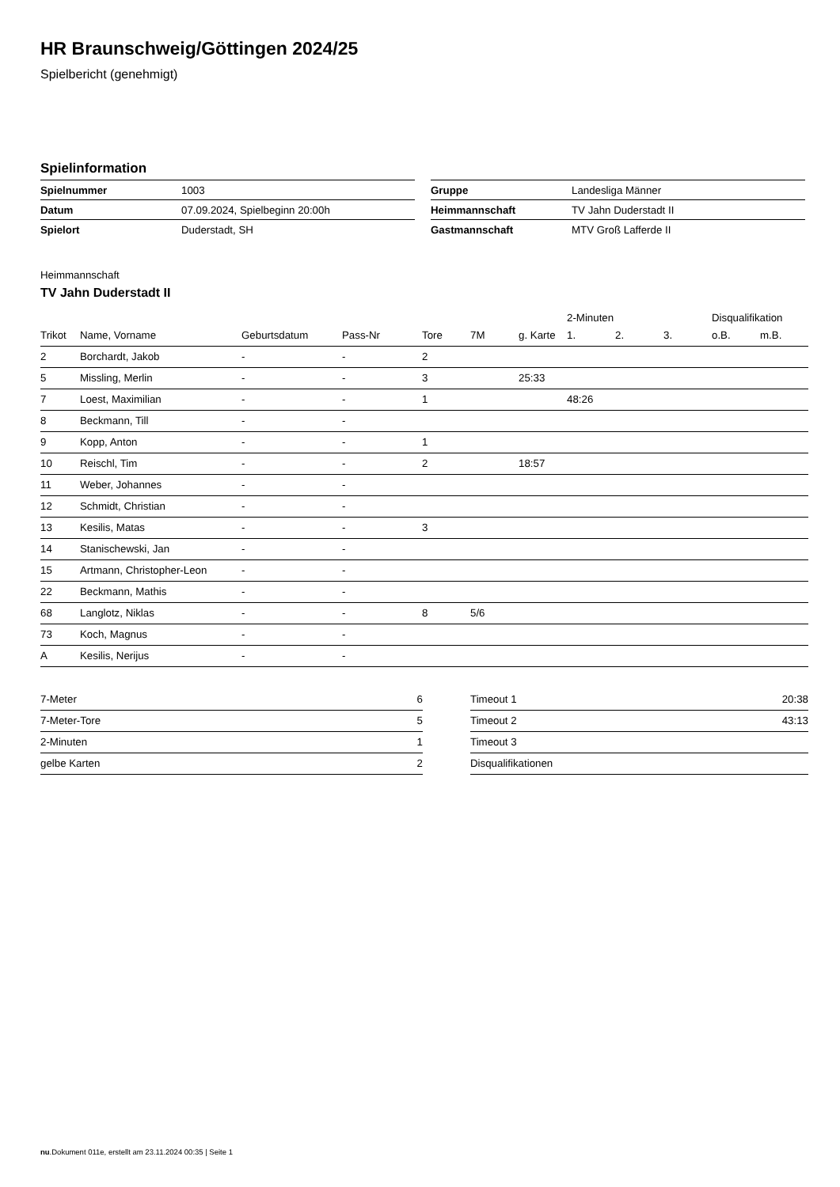HR Braunschweig/Göttingen 2024/25
Spielbericht (genehmigt)
Spielinformation
| Spielnummer | 1003 |
| Datum | 07.09.2024, Spielbeginn 20:00h |
| Spielort | Duderstadt, SH |
| Gruppe | Landesliga Männer |
| Heimmannschaft | TV Jahn Duderstadt II |
| Gastmannschaft | MTV Groß Lafferde II |
Heimmannschaft
TV Jahn Duderstadt II
| | | | | | | | 2-Minuten | | | Disqualifikation | |
| --- | --- | --- | --- | --- | --- | --- | --- | --- | --- | --- | --- |
| Trikot | Name, Vorname | Geburtsdatum | Pass-Nr | Tore | 7M | g. Karte | 1. | 2. | 3. | o.B. | m.B. |
| 2 | Borchardt, Jakob | - | - | 2 | | | | | | | |
| 5 | Missling, Merlin | - | - | 3 | | 25:33 | | | | | |
| 7 | Loest, Maximilian | - | - | 1 | | | 48:26 | | | | |
| 8 | Beckmann, Till | - | - | | | | | | | | |
| 9 | Kopp, Anton | - | - | 1 | | | | | | | |
| 10 | Reischl, Tim | - | - | 2 | | 18:57 | | | | | |
| 11 | Weber, Johannes | - | - | | | | | | | | |
| 12 | Schmidt, Christian | - | - | | | | | | | | |
| 13 | Kesilis, Matas | - | - | 3 | | | | | | | |
| 14 | Stanischewski, Jan | - | - | | | | | | | | |
| 15 | Artmann, Christopher-Leon | - | - | | | | | | | | |
| 22 | Beckmann, Mathis | - | - | | | | | | | | |
| 68 | Langlotz, Niklas | - | - | 8 | 5/6 | | | | | | |
| 73 | Koch, Magnus | - | - | | | | | | | | |
| A | Kesilis, Nerijus | - | - | | | | | | | | |
| 7-Meter | 6 |
| 7-Meter-Tore | 5 |
| 2-Minuten | 1 |
| gelbe Karten | 2 |
| Timeout 1 | 20:38 |
| Timeout 2 | 43:13 |
| Timeout 3 | |
| Disqualifikationen | |
nu.Dokument 011e, erstellt am 23.11.2024 00:35 | Seite 1